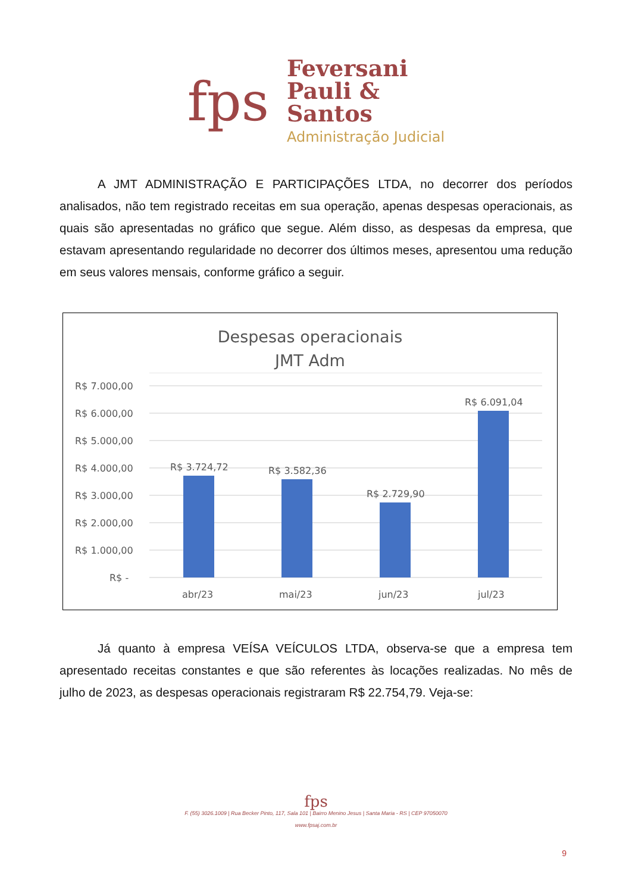fps
Feversani
Pauli &
Santos
Administração Judicial
A JMT ADMINISTRAÇÃO E PARTICIPAÇÕES LTDA, no decorrer dos períodos analisados, não tem registrado receitas em sua operação, apenas despesas operacionais, as quais são apresentadas no gráfico que segue. Além disso, as despesas da empresa, que estavam apresentando regularidade no decorrer dos últimos meses, apresentou uma redução em seus valores mensais, conforme gráfico a seguir.
Despesas operacionais
JMT Adm
R$ 7.000,00
R$ 6.000,00
R$ 5.000,00
R$ 4.000,00
R$ 3.000,00
R$ 2.000,00
R$ 1.000,00
R$ -
R$ 3.724,72
R$ 3.582,36
R$ 2.729,90
R$ 6.091,04
abr/23
mai/23
jun/23
jul/23
Já quanto à empresa VEÍSA VEÍCULOS LTDA, observa-se que a empresa tem apresentado receitas constantes e que são referentes às locações realizadas. No mês de julho de 2023, as despesas operacionais registraram R$ 22.754,79. Veja-se:
fps
F. (55) 3026.1009 | Rua Becker Pinto, 117, Sala 101 | Bairro Menino Jesus | Santa Maria - RS | CEP 97050070
www.fpsaj.com.br
9